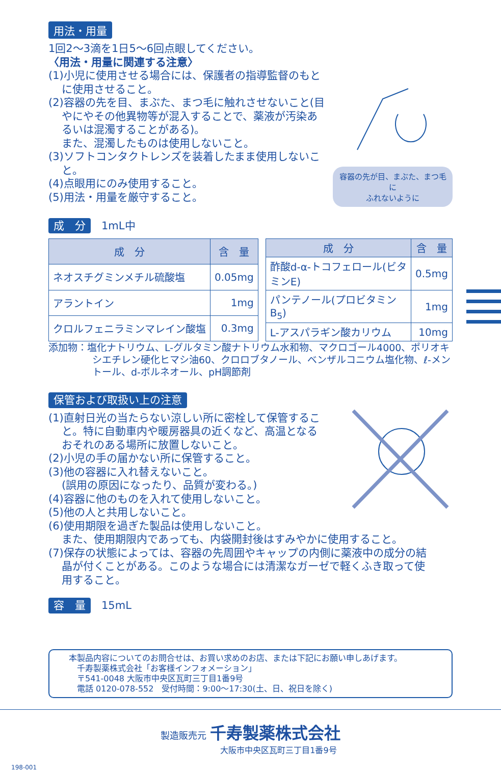用法・用量
1回2～3滴を1日5～6回点眼してください。
〈用法・用量に関連する注意〉
(1)小児に使用させる場合には、保護者の指導監督のもと
に使用させること。
(2)容器の先を目、まぶた、まつ毛に触れさせないこと(目
やにやその他異物等が混入することで、薬液が汚染あ
るいは混濁することがある)。
また、混濁したものは使用しないこと。
(3)ソフトコンタクトレンズを装着したまま使用しないこ
と。
(4)点眼用にのみ使用すること。
(5)用法・用量を厳守すること。
容器の先が目、まぶた、まつ毛に
ふれないように
成　分　1mL中
| 成 分 | 含 量 |
| --- | --- |
| ネオスチグミンメチル硫酸塩 | 0.05mg |
| アラントイン | 1mg |
| クロルフェニラミンマレイン酸塩 | 0.3mg |
| 成 分 | 含 量 |
| --- | --- |
| 酢酸d-α-トコフェロール(ビタミンE) | 0.5mg |
| パンテノール(プロビタミンB<sub>5</sub>) | 1mg |
| L-アスパラギン酸カリウム | 10mg |
添加物：塩化ナトリウム、L-グルタミン酸ナトリウム水和物、マクロゴール4000、ポリオキシエチレン硬化ヒマシ油60、クロロブタノール、ベンザルコニウム塩化物、ℓ-メントール、d-ボルネオール、pH調節剤
保管および取扱い上の注意
(1)直射日光の当たらない涼しい所に密栓して保管するこ
と。特に自動車内や暖房器具の近くなど、高温となる
おそれのある場所に放置しないこと。
(2)小児の手の届かない所に保管すること。
(3)他の容器に入れ替えないこと。
(誤用の原因になったり、品質が変わる。)
(4)容器に他のものを入れて使用しないこと。
(5)他の人と共用しないこと。
(6)使用期限を過ぎた製品は使用しないこと。
また、使用期限内であっても、内袋開封後はすみやかに使用すること。
(7)保存の状態によっては、容器の先周囲やキャップの内側に薬液中の成分の結
晶が付くことがある。このような場合には清潔なガーゼで軽くふき取って使
用すること。
容　量　15mL
本製品内容についてのお問合せは、お買い求めのお店、または下記にお願い申しあげます。
　千寿製薬株式会社「お客様インフォメーション」
　〒541-0048 大阪市中央区瓦町三丁目1番9号
　電話 0120-078-552　受付時間：9:00～17:30(土、日、祝日を除く)
製造販売元 千寿製薬株式会社
大阪市中央区瓦町三丁目1番9号
198-001